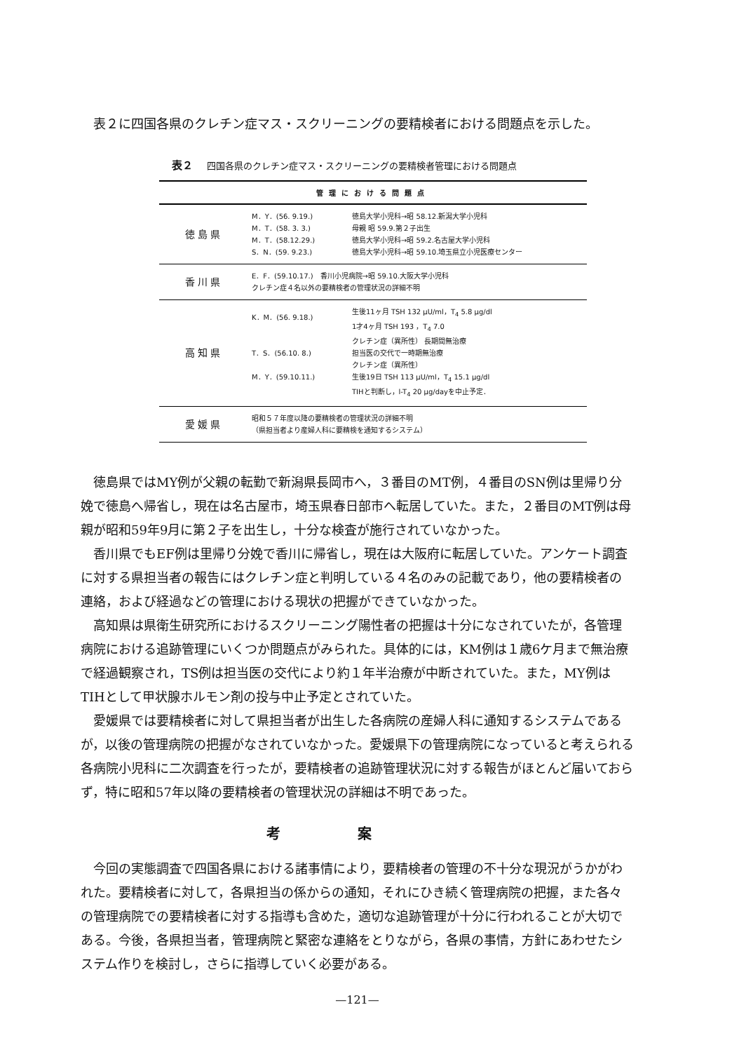表２に四国各県のクレチン症マス・スクリーニングの要精検者における問題点を示した。
表２ 四国各県のクレチン症マス・スクリーニングの要精検者管理における問題点
| 管理における問題点 | | |
| --- | --- | --- |
| 徳島県 | M．Y．(56. 9.19.) M．T．(58. 3. 3.) M．T．(58.12.29.) S．N．(59. 9.23.) | 徳島大学小児科→昭 58.12.新潟大学小児科 母親 昭 59.9.第２子出生 徳島大学小児科→昭 59.2.名古屋大学小児科 徳島大学小児科→昭 59.10.埼玉県立小児医療センター |
| 香川県 | E．F．(59.10.17.) 香川小児病院→昭 59.10.大阪大学小児科 クレチン症４名以外の要精検者の管理状況の詳細不明 | |
| 高知県 | K．M．(56. 9.18.) T．S．(56.10. 8.) M．Y．(59.10.11.) | 生後11ヶ月 TSH 132 μU/ml，T<sub>4</sub> 5.8 μg/dl 1才4ヶ月 TSH 193 ，T<sub>4</sub> 7.0 クレチン症（異所性） 長期間無治療 担当医の交代で一時期無治療 クレチン症（異所性） 生後19日 TSH 113 μU/ml，T<sub>4</sub> 15.1 μg/dl TIHと判断し，l-T<sub>4</sub> 20 μg/dayを中止予定． |
| 愛媛県 | 昭和５７年度以降の要精検者の管理状況の詳細不明 （県担当者より産婦人科に要精検を通知するシステム） | |
徳島県ではMY例が父親の転勤で新潟県長岡市へ，３番目のMT例，４番目のSN例は里帰り分娩で徳島へ帰省し，現在は名古屋市，埼玉県春日部市へ転居していた。また，２番目のMT例は母親が昭和59年9月に第２子を出生し，十分な検査が施行されていなかった。
香川県でもEF例は里帰り分娩で香川に帰省し，現在は大阪府に転居していた。アンケート調査に対する県担当者の報告にはクレチン症と判明している４名のみの記載であり，他の要精検者の連絡，および経過などの管理における現状の把握ができていなかった。
高知県は県衛生研究所におけるスクリーニング陽性者の把握は十分になされていたが，各管理病院における追跡管理にいくつか問題点がみられた。具体的には，KM例は１歳6ケ月まで無治療で経過観察され，TS例は担当医の交代により約１年半治療が中断されていた。また，MY例はTIHとして甲状腺ホルモン剤の投与中止予定とされていた。
愛媛県では要精検者に対して県担当者が出生した各病院の産婦人科に通知するシステムであるが，以後の管理病院の把握がなされていなかった。愛媛県下の管理病院になっていると考えられる各病院小児科に二次調査を行ったが，要精検者の追跡管理状況に対する報告がほとんど届いておらず，特に昭和57年以降の要精検者の管理状況の詳細は不明であった。
考案
今回の実態調査で四国各県における諸事情により，要精検者の管理の不十分な現況がうかがわれた。要精検者に対して，各県担当の係からの通知，それにひき続く管理病院の把握，また各々の管理病院での要精検者に対する指導も含めた，適切な追跡管理が十分に行われることが大切である。今後，各県担当者，管理病院と緊密な連絡をとりながら，各県の事情，方針にあわせたシステム作りを検討し，さらに指導していく必要がある。
—121—